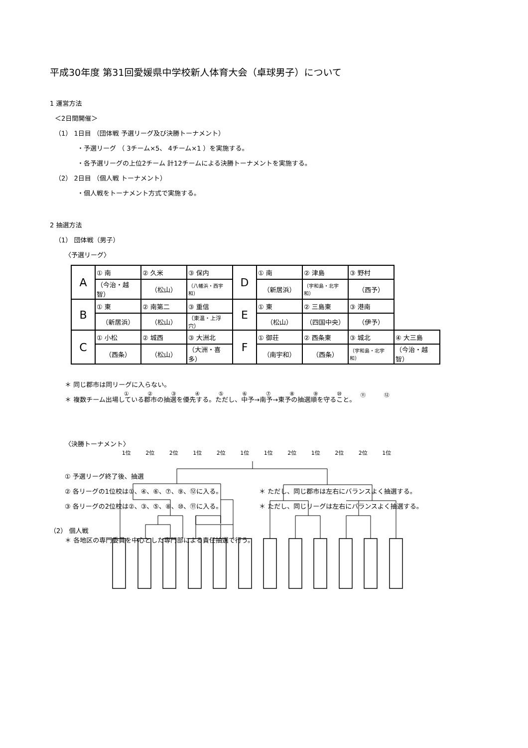平成30年度 第31回愛媛県中学校新人体育大会（卓球男子）について
1 運営方法
＜2日間開催＞
（1） 1日目 （団体戦 予選リーグ及び決勝トーナメント）
・予選リーグ （ 3チーム×5、 4チーム×1 ）を実施する。
・各予選リーグの上位2チーム 計12チームによる決勝トーナメントを実施する。
（2） 2日目 （個人戦 トーナメント）
・個人戦をトーナメント方式で実施する。
2 抽選方法
（1） 団体戦（男子）
〈予選リーグ〉
| A | ① 南 | ② 久米 | ③ 保内 | D | ① 南 | ② 津島 | ③ 野村 | |
| | （今治・越智） | （松山） | （八幡浜・西宇和） | | （新居浜） | （宇和島・北宇和） | （西予） | |
| B | ① 東 | ② 南第二 | ③ 重信 | E | ① 東 | ② 三島東 | ③ 港南 | |
| | （新居浜） | （松山） | （東温・上浮穴） | | （松山） | （四国中央） | （伊予） | |
| C | ① 小松 | ② 城西 | ③ 大洲北 | F | ① 御荘 | ② 西条東 | ③ 城北 | ④ 大三島 |
| | （西条） | （松山） | （大洲・喜多） | | （南宇和） | （西条） | （宇和島・北宇和） | （今治・越智） |
＊ 同じ郡市は同リーグに入らない。
＊ 複数チーム出場している郡市の抽選を優先する。ただし、中予→南予→東予の抽選順を守ること。
〈決勝トーナメント〉
①②③④⑤⑥⑦⑧⑨ ⑩ ⑪ ⑫
1位 2位 2位 1位 2位 1位 1位 2位 1位 2位 2位 1位
① 予選リーグ終了後、抽選
② 各リーグの1位校は①、④、⑥、⑦、⑨、⑫に入る。 ＊ ただし、同じ郡市は左右にバランスよく抽選する。
③ 各リーグの2位校は②、③、⑤、⑧、⑩、⑪に入る。 ＊ ただし、同じリーグは左右にバランスよく抽選する。
（2） 個人戦
＊ 各地区の専門委員を中心とした専門部による責任抽選で行う。